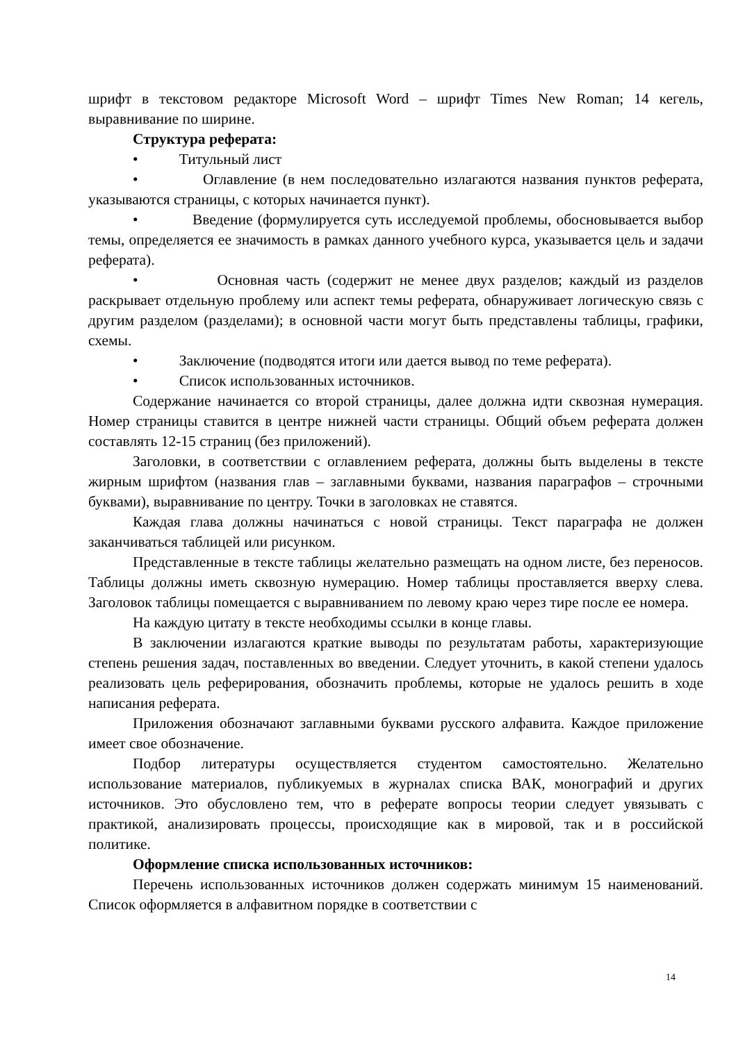шрифт в текстовом редакторе Microsoft Word – шрифт Times New Roman; 14 кегель, выравнивание по ширине.
Структура реферата:
• Титульный лист
• Оглавление (в нем последовательно излагаются названия пунктов реферата, указываются страницы, с которых начинается пункт).
• Введение (формулируется суть исследуемой проблемы, обосновывается выбор темы, определяется ее значимость в рамках данного учебного курса, указывается цель и задачи реферата).
• Основная часть (содержит не менее двух разделов; каждый из разделов раскрывает отдельную проблему или аспект темы реферата, обнаруживает логическую связь с другим разделом (разделами); в основной части могут быть представлены таблицы, графики, схемы.
• Заключение (подводятся итоги или дается вывод по теме реферата).
• Список использованных источников.
Содержание начинается со второй страницы, далее должна идти сквозная нумерация. Номер страницы ставится в центре нижней части страницы. Общий объем реферата должен составлять 12-15 страниц (без приложений).
Заголовки, в соответствии с оглавлением реферата, должны быть выделены в тексте жирным шрифтом (названия глав – заглавными буквами, названия параграфов – строчными буквами), выравнивание по центру. Точки в заголовках не ставятся.
Каждая глава должны начинаться с новой страницы. Текст параграфа не должен заканчиваться таблицей или рисунком.
Представленные в тексте таблицы желательно размещать на одном листе, без переносов. Таблицы должны иметь сквозную нумерацию. Номер таблицы проставляется вверху слева. Заголовок таблицы помещается с выравниванием по левому краю через тире после ее номера.
На каждую цитату в тексте необходимы ссылки в конце главы.
В заключении излагаются краткие выводы по результатам работы, характеризующие степень решения задач, поставленных во введении. Следует уточнить, в какой степени удалось реализовать цель реферирования, обозначить проблемы, которые не удалось решить в ходе написания реферата.
Приложения обозначают заглавными буквами русского алфавита. Каждое приложение имеет свое обозначение.
Подбор литературы осуществляется студентом самостоятельно. Желательно использование материалов, публикуемых в журналах списка ВАК, монографий и других источников. Это обусловлено тем, что в реферате вопросы теории следует увязывать с практикой, анализировать процессы, происходящие как в мировой, так и в российской политике.
Оформление списка использованных источников:
Перечень использованных источников должен содержать минимум 15 наименований. Список оформляется в алфавитном порядке в соответствии с
14